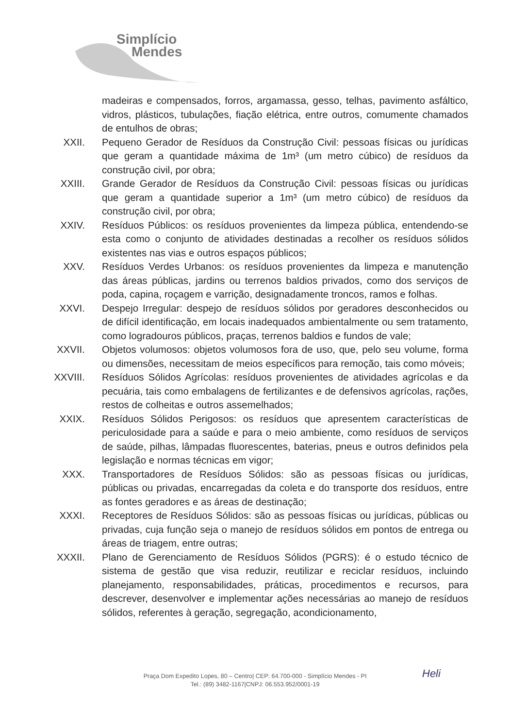Simplício
Mendes
madeiras e compensados, forros, argamassa, gesso, telhas, pavimento asfáltico, vidros, plásticos, tubulações, fiação elétrica, entre outros, comumente chamados de entulhos de obras;
XXII. Pequeno Gerador de Resíduos da Construção Civil: pessoas físicas ou jurídicas que geram a quantidade máxima de 1m³ (um metro cúbico) de resíduos da construção civil, por obra;
XXIII. Grande Gerador de Resíduos da Construção Civil: pessoas físicas ou jurídicas que geram a quantidade superior a 1m³ (um metro cúbico) de resíduos da construção civil, por obra;
XXIV. Resíduos Públicos: os resíduos provenientes da limpeza pública, entendendo-se esta como o conjunto de atividades destinadas a recolher os resíduos sólidos existentes nas vias e outros espaços públicos;
XXV. Resíduos Verdes Urbanos: os resíduos provenientes da limpeza e manutenção das áreas públicas, jardins ou terrenos baldios privados, como dos serviços de poda, capina, roçagem e varrição, designadamente troncos, ramos e folhas.
XXVI. Despejo Irregular: despejo de resíduos sólidos por geradores desconhecidos ou de difícil identificação, em locais inadequados ambientalmente ou sem tratamento, como logradouros públicos, praças, terrenos baldios e fundos de vale;
XXVII. Objetos volumosos: objetos volumosos fora de uso, que, pelo seu volume, forma ou dimensões, necessitam de meios específicos para remoção, tais como móveis;
XXVIII.
Resíduos Sólidos Agrícolas: resíduos provenientes de atividades agrícolas e da pecuária, tais como embalagens de fertilizantes e de defensivos agrícolas, rações, restos de colheitas e outros assemelhados;
XXIX. Resíduos Sólidos Perigosos: os resíduos que apresentem características de periculosidade para a saúde e para o meio ambiente, como resíduos de serviços de saúde, pilhas, lâmpadas fluorescentes, baterias, pneus e outros definidos pela legislação e normas técnicas em vigor;
XXX. Transportadores de Resíduos Sólidos: são as pessoas físicas ou jurídicas, públicas ou privadas, encarregadas da coleta e do transporte dos resíduos, entre as fontes geradores e as áreas de destinação;
XXXI. Receptores de Resíduos Sólidos: são as pessoas físicas ou jurídicas, públicas ou privadas, cuja função seja o manejo de resíduos sólidos em pontos de entrega ou áreas de triagem, entre outras;
XXXII. Plano de Gerenciamento de Resíduos Sólidos (PGRS): é o estudo técnico de sistema de gestão que visa reduzir, reutilizar e reciclar resíduos, incluindo planejamento, responsabilidades, práticas, procedimentos e recursos, para descrever, desenvolver e implementar ações necessárias ao manejo de resíduos sólidos, referentes à geração, segregação, acondicionamento,
Heli
Praça Dom Expedito Lopes, 80 – Centro| CEP: 64.700-000 - Simplício Mendes - PI
Tel.: (89) 3482-1167|CNPJ: 06.553.952/0001-19